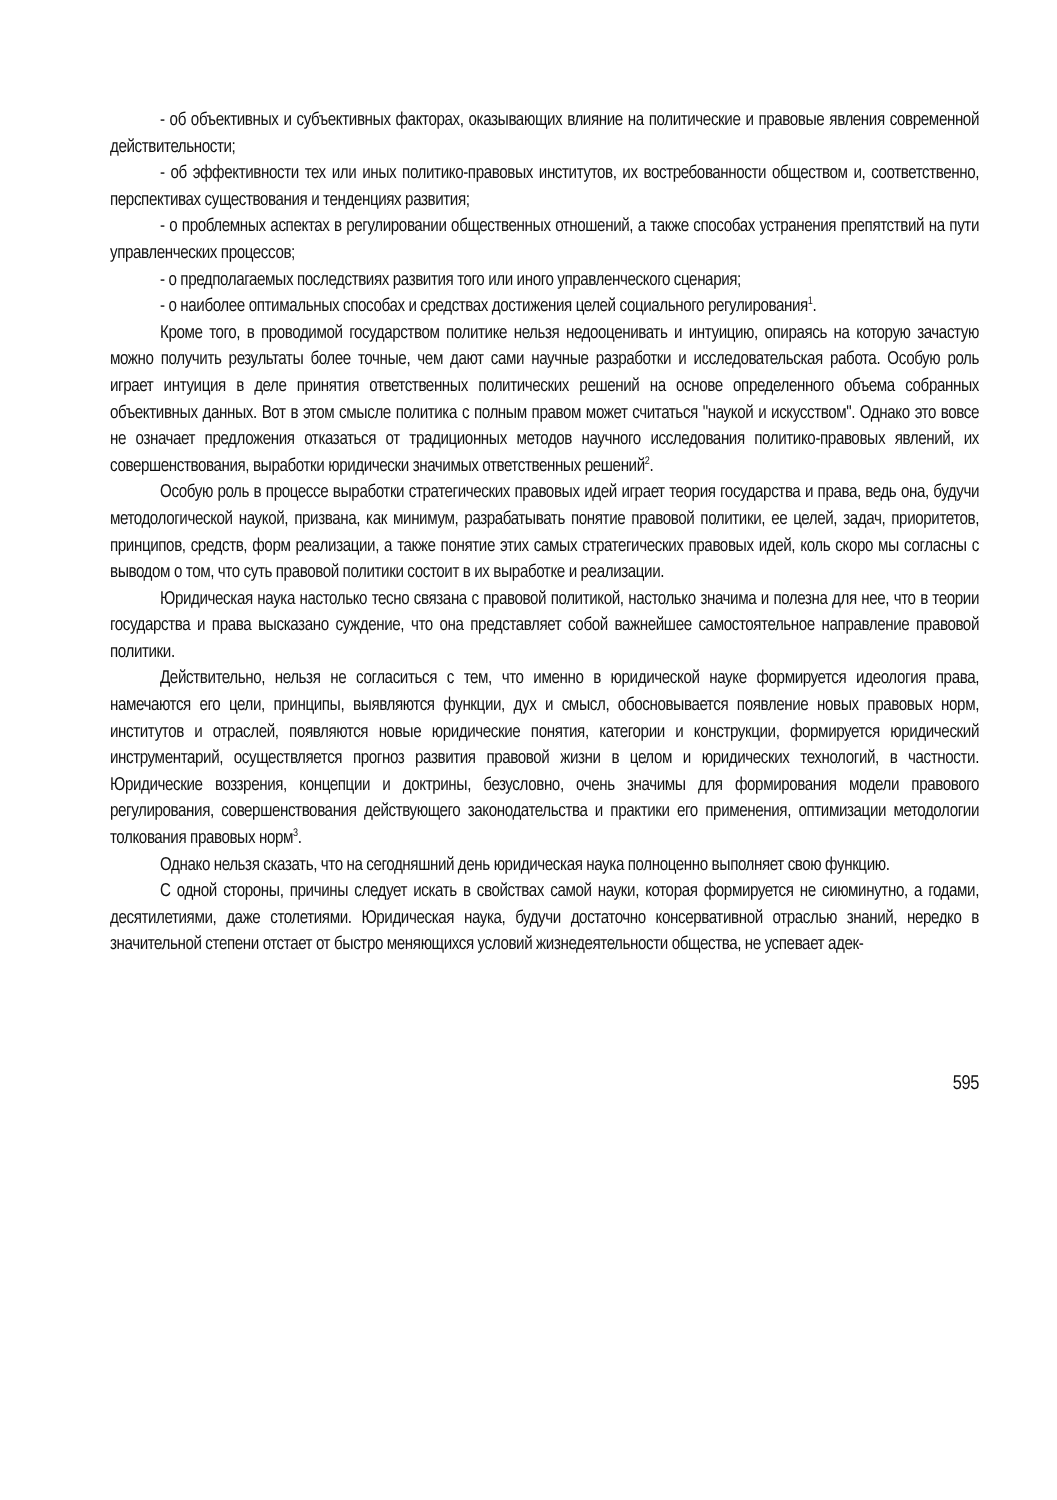- об объективных и субъективных факторах, оказывающих влияние на политические и правовые явления современной действительности;
- об эффективности тех или иных политико-правовых институтов, их востребованности обществом и, соответственно, перспективах существования и тенденциях развития;
- о проблемных аспектах в регулировании общественных отношений, а также способах устранения препятствий на пути управленческих процессов;
- о предполагаемых последствиях развития того или иного управленческого сценария;
- о наиболее оптимальных способах и средствах достижения целей социального регулирования<sup>1</sup>.
Кроме того, в проводимой государством политике нельзя недооценивать и интуицию, опираясь на которую зачастую можно получить результаты более точные, чем дают сами научные разработки и исследовательская работа. Особую роль играет интуиция в деле принятия ответственных политических решений на основе определенного объема собранных объективных данных. Вот в этом смысле политика с полным правом может считаться "наукой и искусством". Однако это вовсе не означает предложения отказаться от традиционных методов научного исследования политико-правовых явлений, их совершенствования, выработки юридически значимых ответственных решений<sup>2</sup>.
Особую роль в процессе выработки стратегических правовых идей играет теория государства и права, ведь она, будучи методологической наукой, призвана, как минимум, разрабатывать понятие правовой политики, ее целей, задач, приоритетов, принципов, средств, форм реализации, а также понятие этих самых стратегических правовых идей, коль скоро мы согласны с выводом о том, что суть правовой политики состоит в их выработке и реализации.
Юридическая наука настолько тесно связана с правовой политикой, настолько значима и полезна для нее, что в теории государства и права высказано суждение, что она представляет собой важнейшее самостоятельное направление правовой политики.
Действительно, нельзя не согласиться с тем, что именно в юридической науке формируется идеология права, намечаются его цели, принципы, выявляются функции, дух и смысл, обосновывается появление новых правовых норм, институтов и отраслей, появляются новые юридические понятия, категории и конструкции, формируется юридический инструментарий, осуществляется прогноз развития правовой жизни в целом и юридических технологий, в частности. Юридические воззрения, концепции и доктрины, безусловно, очень значимы для формирования модели правового регулирования, совершенствования действующего законодательства и практики его применения, оптимизации методологии толкования правовых норм<sup>3</sup>.
Однако нельзя сказать, что на сегодняшний день юридическая наука полноценно выполняет свою функцию.
С одной стороны, причины следует искать в свойствах самой науки, которая формируется не сиюминутно, а годами, десятилетиями, даже столетиями. Юридическая наука, будучи достаточно консервативной отраслью знаний, нередко в значительной степени отстает от быстро меняющихся условий жизнедеятельности общества, не успевает адек-
595